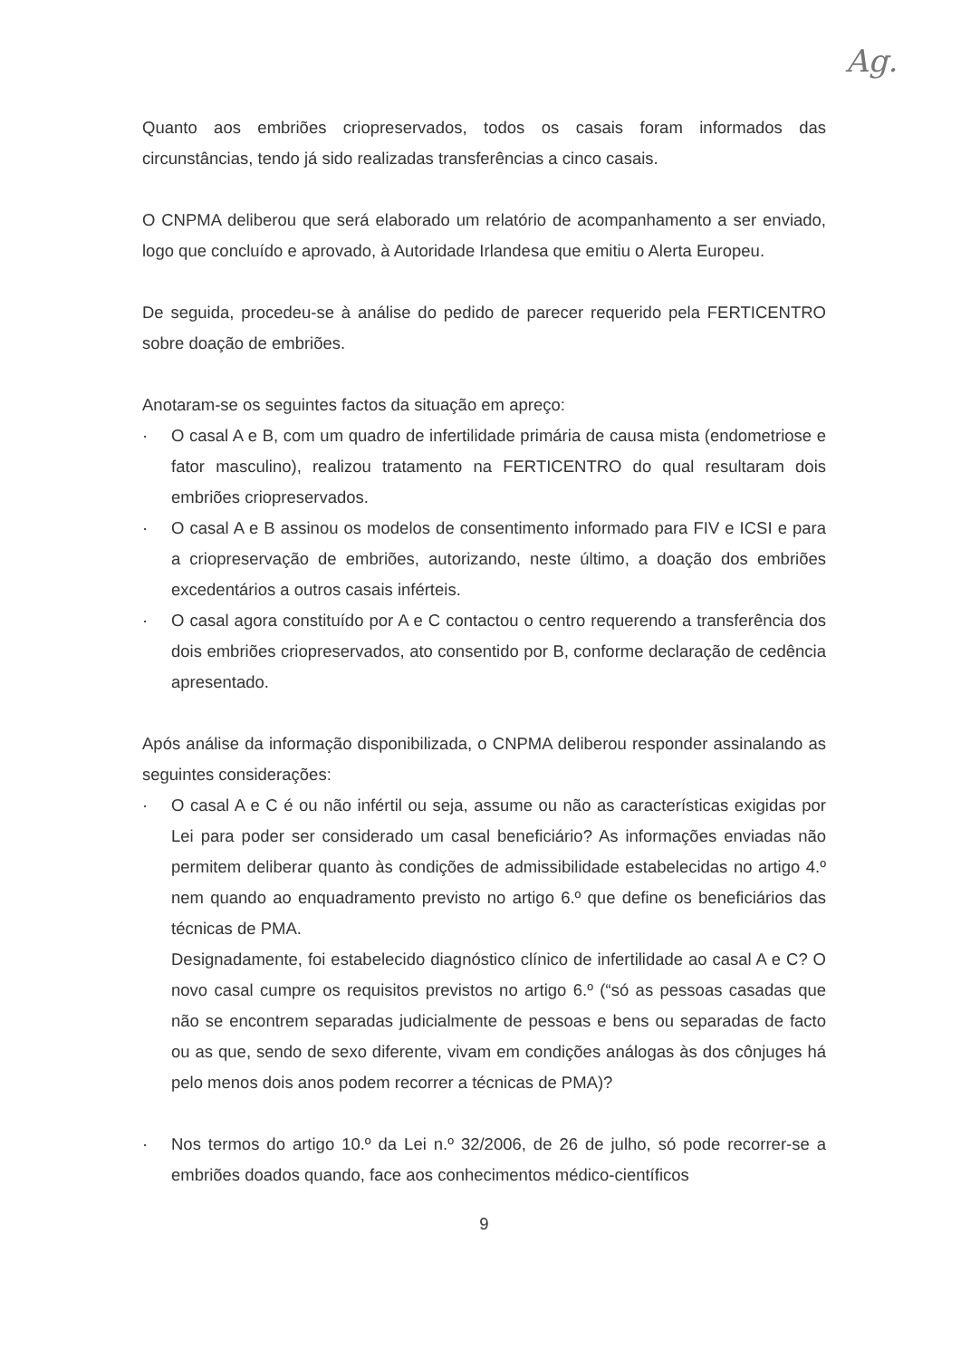Ag.
Quanto aos embriões criopreservados, todos os casais foram informados das circunstâncias, tendo já sido realizadas transferências a cinco casais.
O CNPMA deliberou que será elaborado um relatório de acompanhamento a ser enviado, logo que concluído e aprovado, à Autoridade Irlandesa que emitiu o Alerta Europeu.
De seguida, procedeu-se à análise do pedido de parecer requerido pela FERTICENTRO sobre doação de embriões.
Anotaram-se os seguintes factos da situação em apreço:
· O casal A e B, com um quadro de infertilidade primária de causa mista (endometriose e fator masculino), realizou tratamento na FERTICENTRO do qual resultaram dois embriões criopreservados.
· O casal A e B assinou os modelos de consentimento informado para FIV e ICSI e para a criopreservação de embriões, autorizando, neste último, a doação dos embriões excedentários a outros casais inférteis.
· O casal agora constituído por A e C contactou o centro requerendo a transferência dos dois embriões criopreservados, ato consentido por B, conforme declaração de cedência apresentado.
Após análise da informação disponibilizada, o CNPMA deliberou responder assinalando as seguintes considerações:
· O casal A e C é ou não infértil ou seja, assume ou não as características exigidas por Lei para poder ser considerado um casal beneficiário? As informações enviadas não permitem deliberar quanto às condições de admissibilidade estabelecidas no artigo 4.º nem quando ao enquadramento previsto no artigo 6.º que define os beneficiários das técnicas de PMA.
Designadamente, foi estabelecido diagnóstico clínico de infertilidade ao casal A e C? O novo casal cumpre os requisitos previstos no artigo 6.º (“só as pessoas casadas que não se encontrem separadas judicialmente de pessoas e bens ou separadas de facto ou as que, sendo de sexo diferente, vivam em condições análogas às dos cônjuges há pelo menos dois anos podem recorrer a técnicas de PMA)?
· Nos termos do artigo 10.º da Lei n.º 32/2006, de 26 de julho, só pode recorrer-se a embriões doados quando, face aos conhecimentos médico-científicos
9